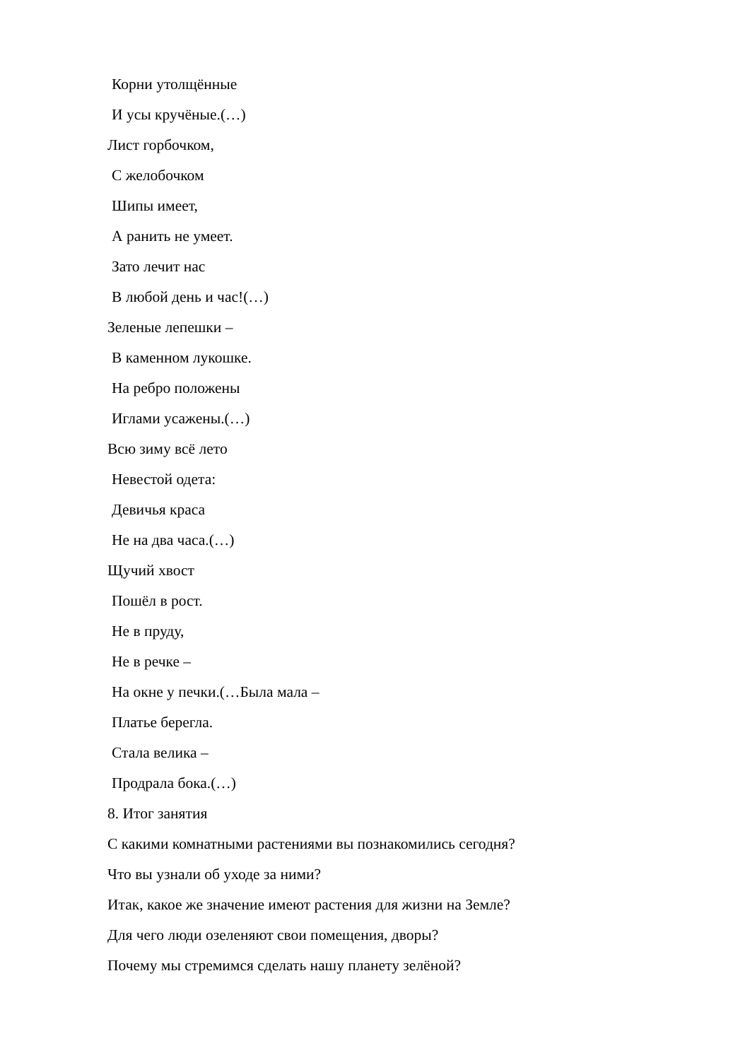Корни утолщённые
И усы кручёные.(…)
Лист горбочком,
С желобочком
Шипы имеет,
А ранить не умеет.
Зато лечит нас
В любой день и час!(…)
Зеленые лепешки –
В каменном лукошке.
На ребро положены
Иглами усажены.(…)
Всю зиму всё лето
Невестой одета:
Девичья краса
Не на два часа.(…)
Щучий хвост
Пошёл в рост.
Не в пруду,
Не в речке –
На окне у печки.(…Была мала –
Платье берегла.
Стала велика –
Продрала бока.(…)
8. Итог занятия
С какими комнатными растениями вы познакомились сегодня?
Что вы узнали об уходе за ними?
Итак, какое же значение имеют растения для жизни на Земле?
Для чего люди озеленяют свои помещения, дворы?
Почему мы стремимся сделать нашу планету зелёной?